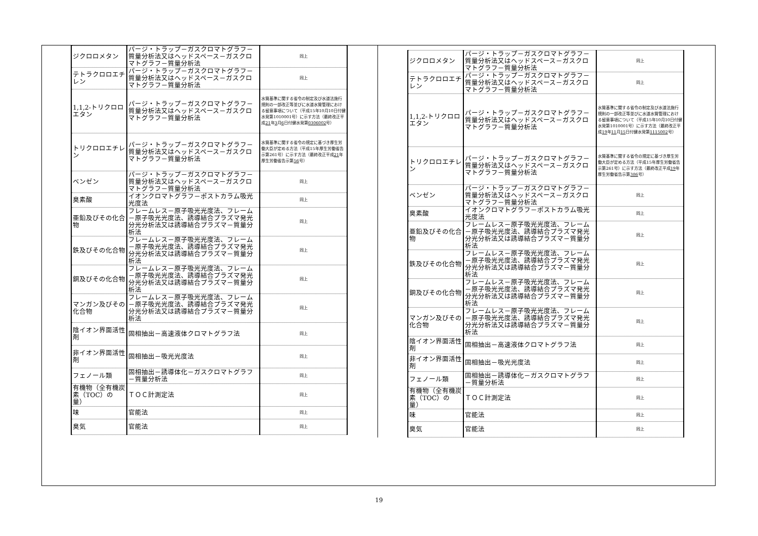| ジクロロメタン | パージ・トラップ－ガスクロマトグラフ－質量分析法又はヘッドスペース－ガスクロマトグラフ－質量分析法 | 同上 |
| テトラクロロエチレン | パージ・トラップ－ガスクロマトグラフ－質量分析法又はヘッドスペース－ガスクロマトグラフ－質量分析法 | 同上 |
| 1,1,2-トリクロロエタン | パージ・トラップ－ガスクロマトグラフ－質量分析法又はヘッドスペース－ガスクロマトグラフ－質量分析法 | 水質基準に関する省令の制定及び水道法施行規則の一部改正等並びに水道水質管理における留意事項について（平成15年10月10日付健水発第1010001号）に示す方法（最終改正平成 21 年 3 月 6 日付健水発第 0306002 号） |
| トリクロロエチレン | パージ・トラップ－ガスクロマトグラフ－質量分析法又はヘッドスペース－ガスクロマトグラフ－質量分析法 | 水質基準に関する省令の規定に基づき厚生労働大臣が定める方法（平成15年厚生労働省告示第261号）に示す方法（最終改正平成 21 年厚生労働省告示第 56 号） |
| ベンゼン | パージ・トラップ－ガスクロマトグラフ－質量分析法又はヘッドスペース－ガスクロマトグラフ－質量分析法 | 同上 |
| 臭素酸 | イオンクロマトグラフ－ポストカラム吸光光度法 | 同上 |
| 亜鉛及びその化合物 | フレームレス－原子吸光光度法、フレーム－原子吸光光度法、誘導結合プラズマ発光分光分析法又は誘導結合プラズマ－質量分析法 | 同上 |
| 鉄及びその化合物 | フレームレス－原子吸光光度法、フレーム－原子吸光光度法、誘導結合プラズマ発光分光分析法又は誘導結合プラズマ－質量分析法 | 同上 |
| 銅及びその化合物 | フレームレス－原子吸光光度法、フレーム－原子吸光光度法、誘導結合プラズマ発光分光分析法又は誘導結合プラズマ－質量分析法 | 同上 |
| マンガン及びその化合物 | フレームレス－原子吸光光度法、フレーム－原子吸光光度法、誘導結合プラズマ発光分光分析法又は誘導結合プラズマ－質量分析法 | 同上 |
| 陰イオン界面活性剤 | 固相抽出－高速液体クロマトグラフ法 | 同上 |
| 非イオン界面活性剤 | 固相抽出－吸光光度法 | 同上 |
| フェノール類 | 固相抽出－誘導体化－ガスクロマトグラフ－質量分析法 | 同上 |
| 有機物（全有機炭素（TOC）の量） | ＴＯＣ計測定法 | 同上 |
| 味 | 官能法 | 同上 |
| 臭気 | 官能法 | 同上 |
| ジクロロメタン | パージ・トラップ－ガスクロマトグラフ－質量分析法又はヘッドスペース－ガスクロマトグラフ－質量分析法 | 同上 |
| テトラクロロエチレン | パージ・トラップ－ガスクロマトグラフ－質量分析法又はヘッドスペース－ガスクロマトグラフ－質量分析法 | 同上 |
| 1,1,2-トリクロロエタン | パージ・トラップ－ガスクロマトグラフ－質量分析法又はヘッドスペース－ガスクロマトグラフ－質量分析法 | 水質基準に関する省令の制定及び水道法施行規則の一部改正等並びに水道水質管理における留意事項について（平成15年10月10日付健水発第1010001号）に示す方法（最終改正平成 19 年 11 月 15 日付健水発第 1115002 号） |
| トリクロロエチレン | パージ・トラップ－ガスクロマトグラフ－質量分析法又はヘッドスペース－ガスクロマトグラフ－質量分析法 | 水質基準に関する省令の規定に基づき厚生労働大臣が定める方法（平成15年厚生労働省告示第261号）に示す方法（最終改正平成 19 年厚生労働省告示第 386 号） |
| ベンゼン | パージ・トラップ－ガスクロマトグラフ－質量分析法又はヘッドスペース－ガスクロマトグラフ－質量分析法 | 同上 |
| 臭素酸 | イオンクロマトグラフ－ポストカラム吸光光度法 | 同上 |
| 亜鉛及びその化合物 | フレームレス－原子吸光光度法、フレーム－原子吸光光度法、誘導結合プラズマ発光分光分析法又は誘導結合プラズマ－質量分析法 | 同上 |
| 鉄及びその化合物 | フレームレス－原子吸光光度法、フレーム－原子吸光光度法、誘導結合プラズマ発光分光分析法又は誘導結合プラズマ－質量分析法 | 同上 |
| 銅及びその化合物 | フレームレス－原子吸光光度法、フレーム－原子吸光光度法、誘導結合プラズマ発光分光分析法又は誘導結合プラズマ－質量分析法 | 同上 |
| マンガン及びその化合物 | フレームレス－原子吸光光度法、フレーム－原子吸光光度法、誘導結合プラズマ発光分光分析法又は誘導結合プラズマ－質量分析法 | 同上 |
| 陰イオン界面活性剤 | 固相抽出－高速液体クロマトグラフ法 | 同上 |
| 非イオン界面活性剤 | 固相抽出－吸光光度法 | 同上 |
| フェノール類 | 固相抽出－誘導体化－ガスクロマトグラフ－質量分析法 | 同上 |
| 有機物（全有機炭素（TOC）の量） | ＴＯＣ計測定法 | 同上 |
| 味 | 官能法 | 同上 |
| 臭気 | 官能法 | 同上 |
19